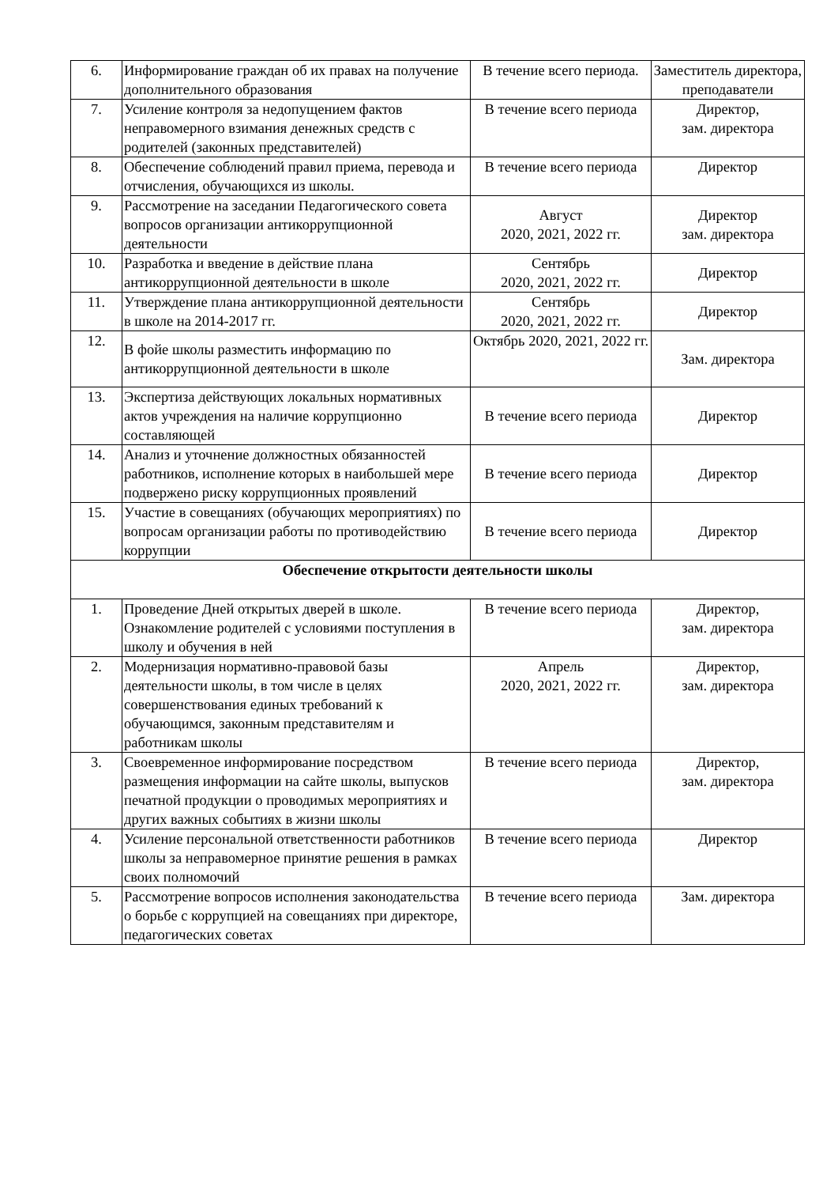| 6. | Информирование граждан об их правах на получение дополнительного образования | В течение всего периода. | Заместитель директора, преподаватели |
| 7. | Усиление контроля за недопущением фактов неправомерного взимания денежных средств с родителей (законных представителей) | В течение всего периода | Директор, зам. директора |
| 8. | Обеспечение соблюдений правил приема, перевода и отчисления, обучающихся из школы. | В течение всего периода | Директор |
| 9. | Рассмотрение на заседании Педагогического совета вопросов организации антикоррупционной деятельности | Август 2020, 2021, 2022 гг. | Директор зам. директора |
| 10. | Разработка и введение в действие плана антикоррупционной деятельности в школе | Сентябрь 2020, 2021, 2022 гг. | Директор |
| 11. | Утверждение плана антикоррупционной деятельности в школе на 2014-2017 гг. | Сентябрь 2020, 2021, 2022 гг. | Директор |
| 12. | В фойе школы разместить информацию по антикоррупционной деятельности в школе | Октябрь 2020, 2021, 2022 гг. | Зам. директора |
| 13. | Экспертиза действующих локальных нормативных актов учреждения на наличие коррупционно составляющей | В течение всего периода | Директор |
| 14. | Анализ и уточнение должностных обязанностей работников, исполнение которых в наибольшей мере подвержено риску коррупционных проявлений | В течение всего периода | Директор |
| 15. | Участие в совещаниях (обучающих мероприятиях) по вопросам организации работы по противодействию коррупции | В течение всего периода | Директор |
| Обеспечение открытости деятельности школы | | | |
| 1. | Проведение Дней открытых дверей в школе. Ознакомление родителей с условиями поступления в школу и обучения в ней | В течение всего периода | Директор, зам. директора |
| 2. | Модернизация нормативно-правовой базы деятельности школы, в том числе в целях совершенствования единых требований к обучающимся, законным представителям и работникам школы | Апрель 2020, 2021, 2022 гг. | Директор, зам. директора |
| 3. | Своевременное информирование посредством размещения информации на сайте школы, выпусков печатной продукции о проводимых мероприятиях и других важных событиях в жизни школы | В течение всего периода | Директор, зам. директора |
| 4. | Усиление персональной ответственности работников школы за неправомерное принятие решения в рамках своих полномочий | В течение всего периода | Директор |
| 5. | Рассмотрение вопросов исполнения законодательства о борьбе с коррупцией на совещаниях при директоре, педагогических советах | В течение всего периода | Зам. директора |